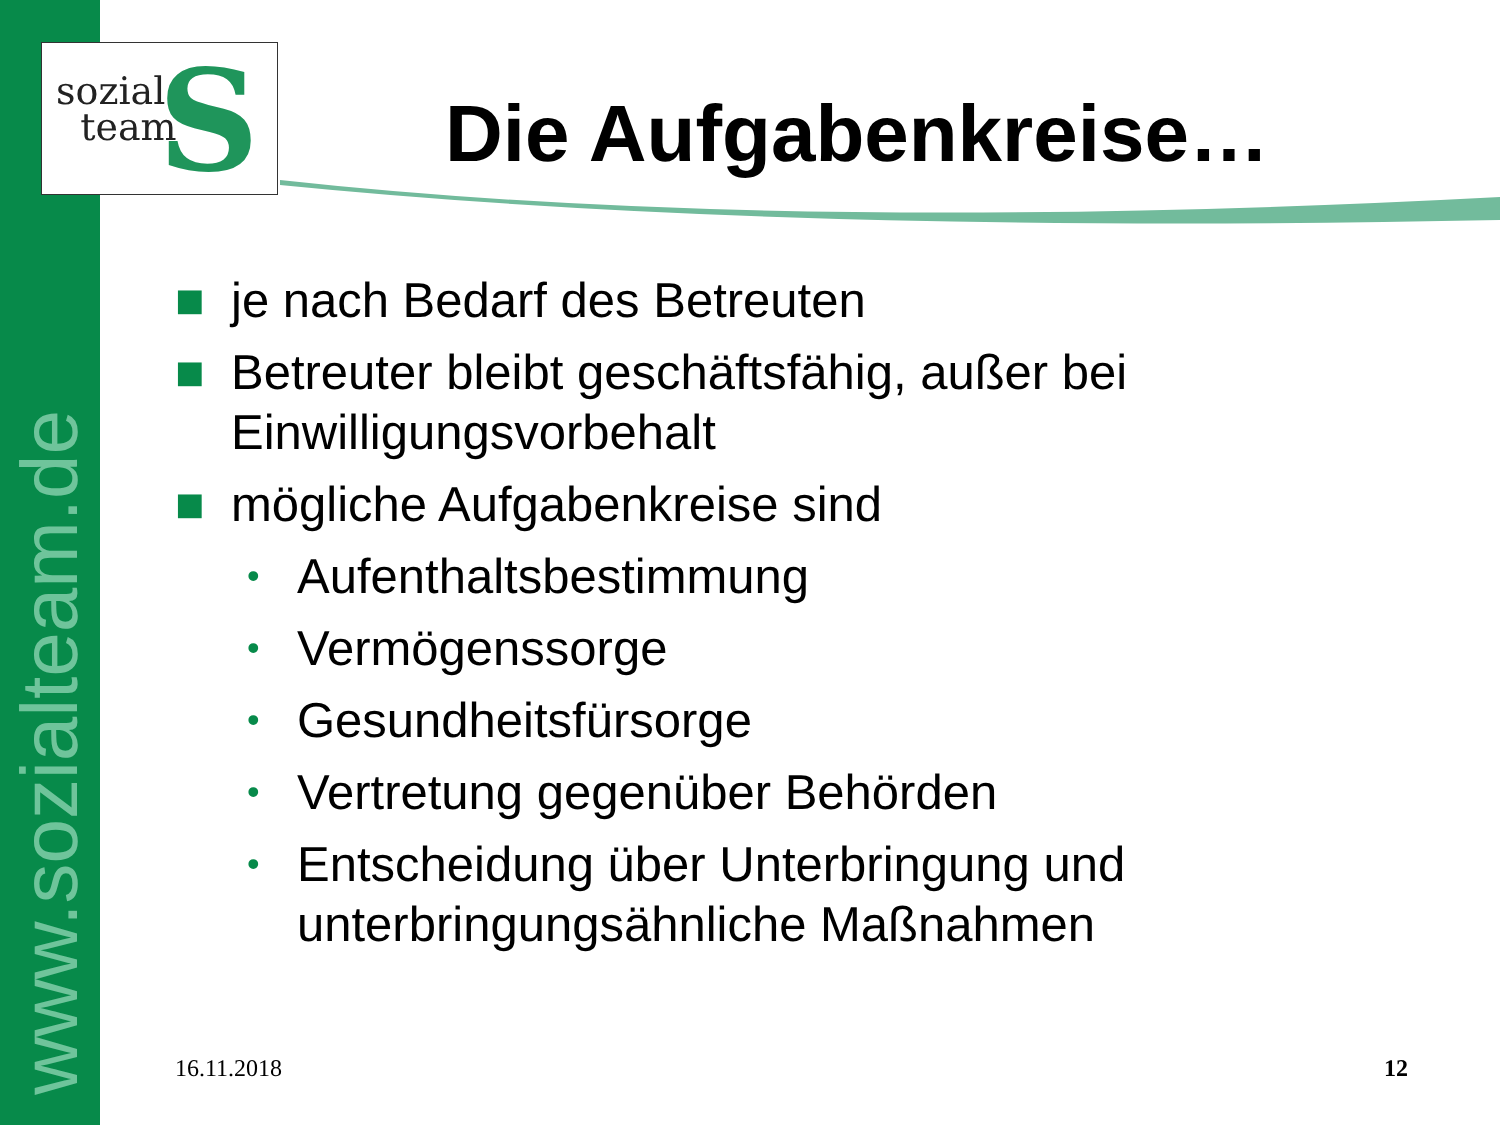www.sozialteam.de
S
sozial
team
Die Aufgabenkreise…
■ je nach Bedarf des Betreuten
■ Betreuter bleibt geschäftsfähig, außer bei Einwilligungsvorbehalt
■ mögliche Aufgabenkreise sind
• Aufenthaltsbestimmung
• Vermögenssorge
• Gesundheitsfürsorge
• Vertretung gegenüber Behörden
• Entscheidung über Unterbringung und unterbringungsähnliche Maßnahmen
16.11.2018 12